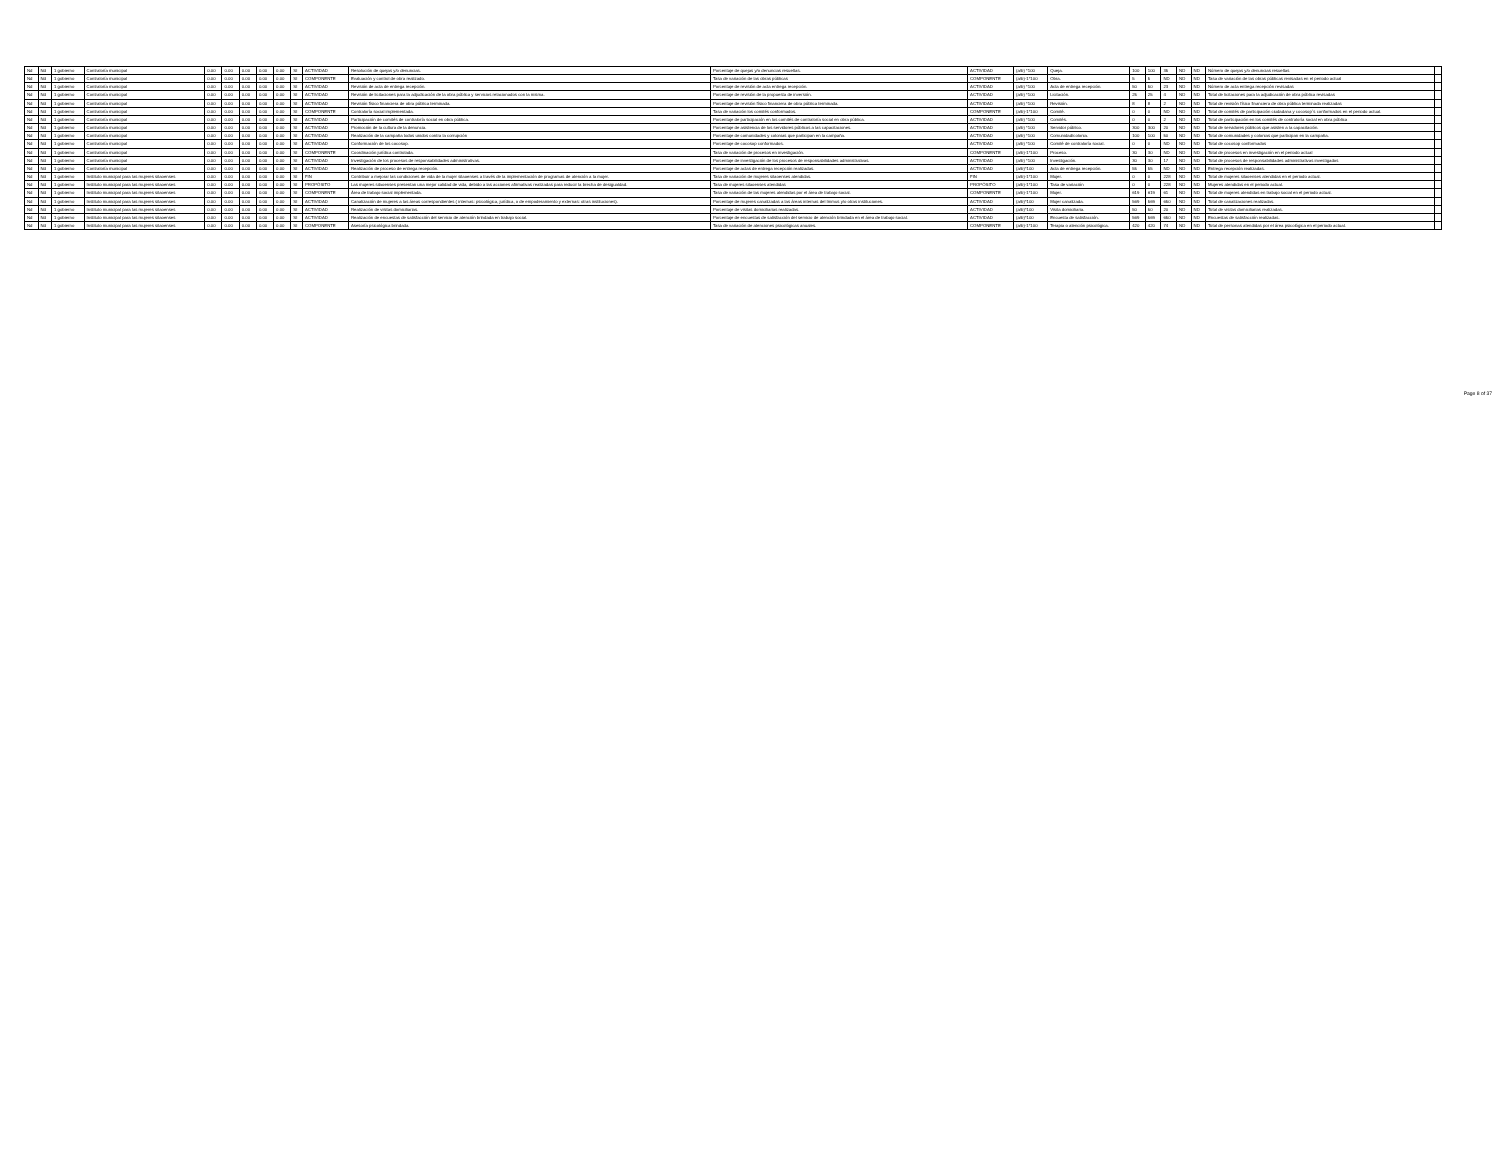| Nd | Nd | 1 gobierno | Contraloría municipal | 0.00 | 0.00 | 0.00 | 0.00 | 0.00 | SI | ACTIVIDAD | Resolución de quejas y/o denuncias. | Porcentaje de quejas y/o denuncias resueltas. | ACTIVIDAD | (a/b) *100 | Queja. | 100 | 100 | 35 | ND | ND | Número de quejas y/o denuncias resueltas | |
| Nd | Nd | 1 gobierno | Contraloría municipal | 0.00 | 0.00 | 0.00 | 0.00 | 0.00 | SI | COMPONENTE | Evaluación y control de obra realizado. | Tasa de variación de las obras públicas | COMPONENTE | (a/b)-1*100 | Obra. | 5 | 5 | ND | ND | ND | Tasa de variación de las obras públicas revisadas en el periodo actual | |
| Nd | Nd | 1 gobierno | Contraloría municipal | 0.00 | 0.00 | 0.00 | 0.00 | 0.00 | SI | ACTIVIDAD | Revisión de acta de entrega recepción. | Porcentaje de revisión de acta entrega recepción. | ACTIVIDAD | (a/b) *100 | Acta de entrega recepción. | 50 | 50 | 23 | ND | ND | Número de acta entrega recepción revisadas | |
| Nd | Nd | 1 gobierno | Contraloría municipal | 0.00 | 0.00 | 0.00 | 0.00 | 0.00 | SI | ACTIVIDAD | Revisión de licitaciones para la adjudicación de la obra pública y servicios relacionados con la misma. | Porcentaje de revisión de la propuesta de inversión. | ACTIVIDAD | (a/b) *100 | Licitación. | 25 | 25 | 4 | ND | ND | Total de licitaciones para la adjudicación de obra pública revisadas | |
| Nd | Nd | 1 gobierno | Contraloría municipal | 0.00 | 0.00 | 0.00 | 0.00 | 0.00 | SI | ACTIVIDAD | Revisión físico financiera de obra pública terminada. | Porcentaje de revisión físico financiera de obra pública terminada. | ACTIVIDAD | (a/b) *100 | Revisión. | 8 | 8 | 2 | ND | ND | Total de revisión físico financiera de obra pública terminada realizadas | |
| Nd | Nd | 1 gobierno | Contraloría municipal | 0.00 | 0.00 | 0.00 | 0.00 | 0.00 | SI | COMPONENTE | Contraloría social implementada. | Tasa de variación los comités conformados. | COMPONENTE | (a/b)-1*100 | Comité. | 0 | 0 | ND | ND | ND | Total de comités de participación ciudadana y cocosop´s conformados en el periodo actual. | |
| Nd | Nd | 1 gobierno | Contraloría municipal | 0.00 | 0.00 | 0.00 | 0.00 | 0.00 | SI | ACTIVIDAD | Participación de comités de contraloría social en obra pública. | Porcentaje de participación en los comités de contraloría social en obra pública. | ACTIVIDAD | (a/b) *100 | Comités. | 0 | 0 | 2 | ND | ND | Total de participación en los comités de contraloría social en obra pública | |
| Nd | Nd | 1 gobierno | Contraloría municipal | 0.00 | 0.00 | 0.00 | 0.00 | 0.00 | SI | ACTIVIDAD | Promoción de la cultura de la denuncia. | Porcentaje de asistencia de los servidores públicos a las capacitaciones. | ACTIVIDAD | (a/b) *100 | Servidor público. | 300 | 300 | 20 | ND | ND | Total de servidores públicos que asisten a la capacitación. | |
| Nd | Nd | 1 gobierno | Contraloría municipal | 0.00 | 0.00 | 0.00 | 0.00 | 0.00 | SI | ACTIVIDAD | Realización de la campaña todos unidos contra la corrupción | Porcentaje de comunidades y colonias que participan en la campaña. | ACTIVIDAD | (a/b) *100 | Comunidad/colonia. | 100 | 100 | 50 | ND | ND | Total de comunidades y colonias que participan en la campaña. | |
| Nd | Nd | 1 gobierno | Contraloría municipal | 0.00 | 0.00 | 0.00 | 0.00 | 0.00 | SI | ACTIVIDAD | Conformación de los cocosop. | Porcentaje de cocosop conformados. | ACTIVIDAD | (a/b) *100 | Comité de contraloría social. | 0 | 0 | ND | ND | ND | Total de cocosop conformados | |
| Nd | Nd | 1 gobierno | Contraloría municipal | 0.00 | 0.00 | 0.00 | 0.00 | 0.00 | SI | COMPONENTE | Coordinación jurídica controlada. | Tasa de variación de procesos en investigación. | COMPONENTE | (a/b)-1*100 | Proceso. | 30 | 30 | ND | ND | ND | Total de procesos en investigación en el periodo actual | |
| Nd | Nd | 1 gobierno | Contraloría municipal | 0.00 | 0.00 | 0.00 | 0.00 | 0.00 | SI | ACTIVIDAD | Investigación de los procesos de responsabilidades administrativas. | Porcentaje de investigación de los procesos de responsabilidades administrativas. | ACTIVIDAD | (a/b) *100 | Investigación. | 30 | 30 | 17 | ND | ND | Total de procesos de responsabilidades administrativas investigados | |
| Nd | Nd | 1 gobierno | Contraloría municipal | 0.00 | 0.00 | 0.00 | 0.00 | 0.00 | SI | ACTIVIDAD | Realización de proceso de entrega recepción. | Porcentaje de actas de entrega recepción realizadas. | ACTIVIDAD | (a/b)*100 | Acta de entrega recepción. | 55 | 55 | ND | ND | ND | Entrega recepción realizadas. | |
| Nd | Nd | 1 gobierno | Instituto municipal para las mujeres silaoenses | 0.00 | 0.00 | 0.00 | 0.00 | 0.00 | SI | FIN | Contribuir a mejorar las condiciones de vida de la mujer silaoenses a través de la implementación de programas de atención a la mujer. | Tasa de variación de mujeres silaoenses atendidas. | FIN | (a/b)-1*100 | Mujer. | 0 | 0 | 228 | ND | ND | Total de mujeres silaoenses atendidas en el periodo actual. | |
| Nd | Nd | 1 gobierno | Instituto municipal para las mujeres silaoenses | 0.00 | 0.00 | 0.00 | 0.00 | 0.00 | SI | PROPÓSITO | Las mujeres silaoenses presentan una mejor calidad de vida, debido a las acciones afirmativas realizadas para reducir la brecha de desigualdad. | Tasa de mujeres silaoenses atendidas | PROPÓSITO | (a/b)-1*100 | Tasa de variación | 0 | 0 | 228 | ND | ND | Mujeres atendidas en el periodo actual. | |
| Nd | Nd | 1 gobierno | Instituto municipal para las mujeres silaoenses | 0.00 | 0.00 | 0.00 | 0.00 | 0.00 | SI | COMPONENTE | Área de trabajo social implementada. | Tasa de variación de las mujeres atendidas por el área de trabajo social. | COMPONENTE | (a/b)-1*100 | Mujer. | 619 | 619 | 61 | ND | ND | Total de mujeres atendidas en trabajo social en el periodo actual. | |
| Nd | Nd | 1 gobierno | Instituto municipal para las mujeres silaoenses | 0.00 | 0.00 | 0.00 | 0.00 | 0.00 | SI | ACTIVIDAD | Canalización de mujeres a las áreas correspondientes ( internas: psicológica, jurídica, o de empoderamiento y externas: otras instituciones). | Porcentaje de mujeres canalizadas a las áreas internas del Immus y/o otras instituciones. | ACTIVIDAD | (a/b)*100 | Mujer canalizada. | 569 | 569 | 650 | ND | ND | Total de canalizaciones realizadas. | |
| Nd | Nd | 1 gobierno | Instituto municipal para las mujeres silaoenses | 0.00 | 0.00 | 0.00 | 0.00 | 0.00 | SI | ACTIVIDAD | Realización de visitas domiciliarias. | Porcentaje de visitas domiciliarias realizadas. | ACTIVIDAD | (a/b)*100 | Visita domiciliaria. | 50 | 50 | 20 | ND | ND | Total de visitas domiciliarias realizadas. | |
| Nd | Nd | 1 gobierno | Instituto municipal para las mujeres silaoenses | 0.00 | 0.00 | 0.00 | 0.00 | 0.00 | SI | ACTIVIDAD | Realización de encuestas de satisfacción del servicio de atención brindada en trabajo social. | Porcentaje de encuestas de satisfacción del servicio de atención brindada en el área de trabajo social. | ACTIVIDAD | (a/b)*100 | Encuesta de satisfacción. | 569 | 569 | 650 | ND | ND | Encuestas de satisfacción realizadas. | |
| Nd | Nd | 1 gobierno | Instituto municipal para las mujeres silaoenses | 0.00 | 0.00 | 0.00 | 0.00 | 0.00 | SI | COMPONENTE | Asesoría psicológica brindada. | Tasa de variación de atenciones psicológicas anuales. | COMPONENTE | (a/b)-1*100 | Terapia o atención psicológica. | 420 | 420 | 74 | ND | ND | Total de personas atendidas por el área psicológica en el periodo actual. | |
Page 8 of 37